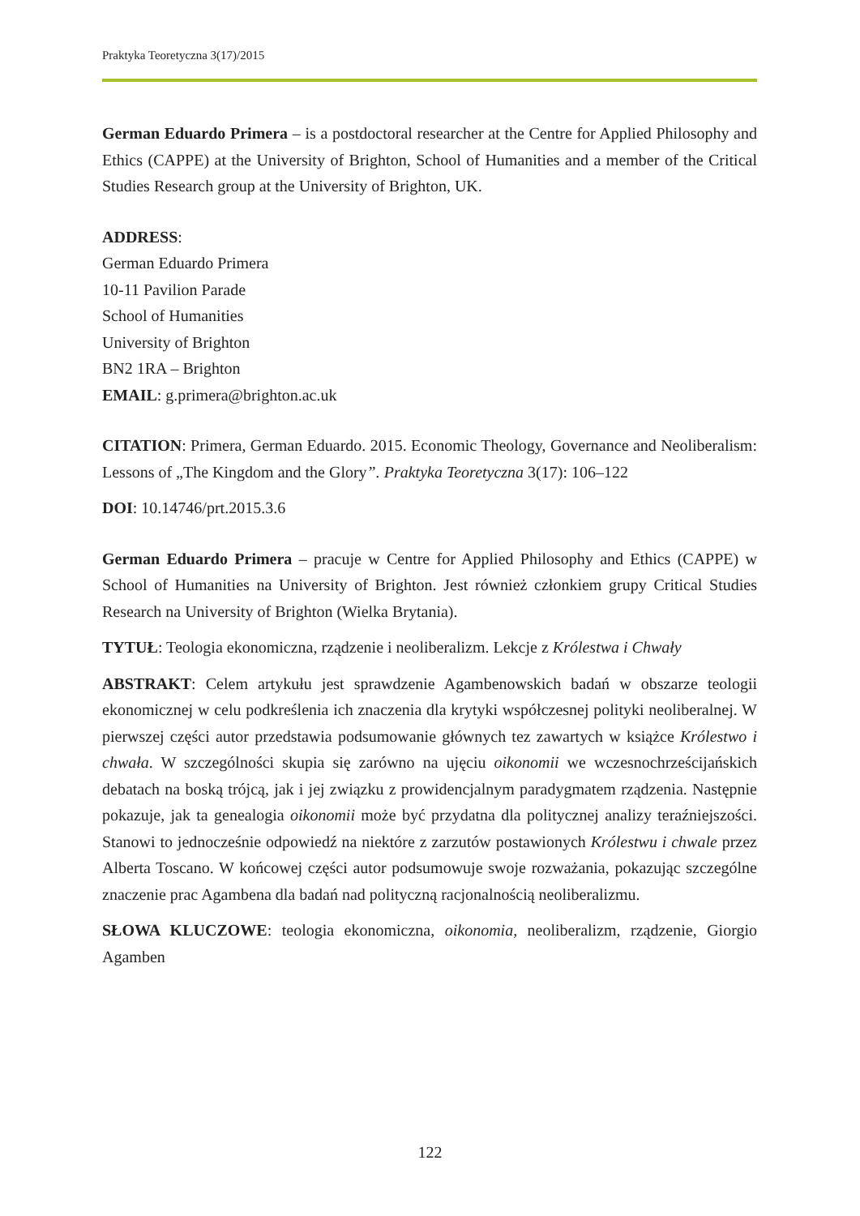Praktyka Teoretyczna 3(17)/2015
German Eduardo Primera – is a postdoctoral researcher at the Centre for Applied Philosophy and Ethics (CAPPE) at the University of Brighton, School of Humanities and a member of the Critical Studies Research group at the University of Brighton, UK.
ADDRESS:
German Eduardo Primera
10-11 Pavilion Parade
School of Humanities
University of Brighton
BN2 1RA – Brighton
EMAIL: g.primera@brighton.ac.uk
CITATION: Primera, German Eduardo. 2015. Economic Theology, Governance and Neoliberalism: Lessons of „The Kingdom and the Glory”. Praktyka Teoretyczna 3(17): 106–122
DOI: 10.14746/prt.2015.3.6
German Eduardo Primera – pracuje w Centre for Applied Philosophy and Ethics (CAPPE) w School of Humanities na University of Brighton. Jest również członkiem grupy Critical Studies Research na University of Brighton (Wielka Brytania).
TYTUŁ: Teologia ekonomiczna, rządzenie i neoliberalizm. Lekcje z Królestwa i Chwały
ABSTRAKT: Celem artykułu jest sprawdzenie Agambenowskich badań w obszarze teologii ekonomicznej w celu podkreślenia ich znaczenia dla krytyki współczesnej polityki neoliberalnej. W pierwszej części autor przedstawia podsumowanie głównych tez zawartych w książce Królestwo i chwała. W szczególności skupia się zarówno na ujęciu oikonomii we wczesnochrześcijańskich debatach na boską trójcą, jak i jej związku z prowidencjalnym paradygmatem rządzenia. Następnie pokazuje, jak ta genealogia oikonomii może być przydatna dla politycznej analizy teraźniejszości. Stanowi to jednocześnie odpowiedź na niektóre z zarzutów postawionych Królestwu i chwale przez Alberta Toscano. W końcowej części autor podsumowuje swoje rozważania, pokazując szczególne znaczenie prac Agambena dla badań nad polityczną racjonalnością neoliberalizmu.
SŁOWA KLUCZOWE: teologia ekonomiczna, oikonomia, neoliberalizm, rządzenie, Giorgio Agamben
122